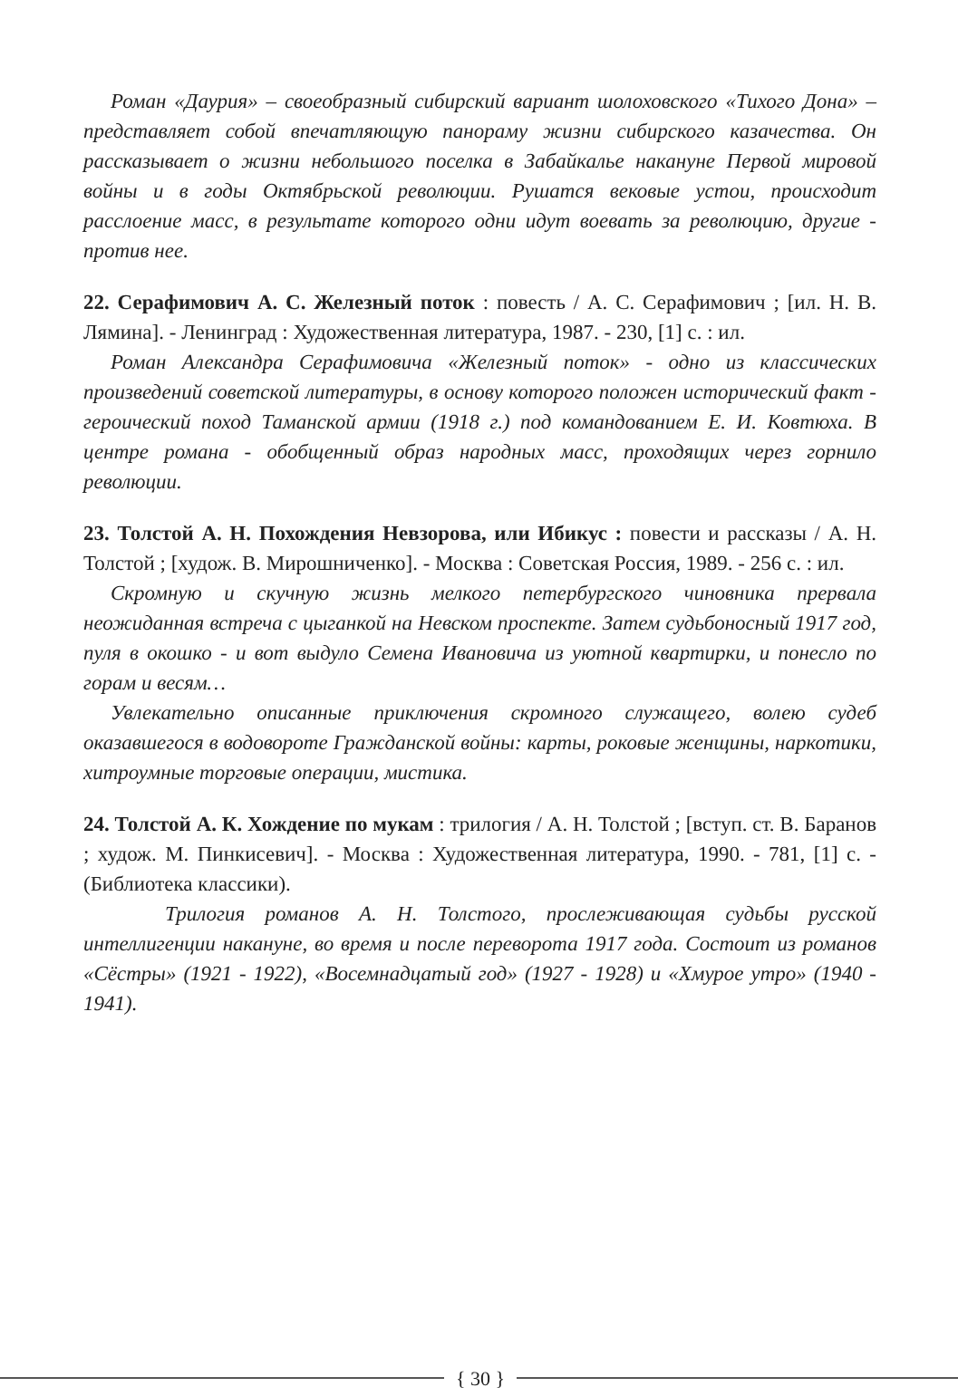Роман «Даурия» – своеобразный сибирский вариант шолоховского «Тихого Дона» – представляет собой впечатляющую панораму жизни сибирского казачества. Он рассказывает о жизни небольшого поселка в Забайкалье накануне Первой мировой войны и в годы Октябрьской революции. Рушатся вековые устои, происходит расслоение масс, в результате которого одни идут воевать за революцию, другие - против нее.
22. Серафимович А. С. Железный поток : повесть / А. С. Серафимович ; [ил. Н. В. Лямина]. - Ленинград : Художественная литература, 1987. - 230, [1] с. : ил.
Роман Александра Серафимовича «Железный поток» - одно из классических произведений советской литературы, в основу которого положен исторический факт - героический поход Таманской армии (1918 г.) под командованием Е. И. Ковтюха. В центре романа - обобщенный образ народных масс, проходящих через горнило революции.
23. Толстой А. Н. Похождения Невзорова, или Ибикус : повести и рассказы / А. Н. Толстой ; [худож. В. Мирошниченко]. - Москва : Советская Россия, 1989. - 256 с. : ил.
Скромную и скучную жизнь мелкого петербургского чиновника прервала неожиданная встреча с цыганкой на Невском проспекте. Затем судьбоносный 1917 год, пуля в окошко - и вот выдуло Семена Ивановича из уютной квартирки, и понесло по горам и весям…
Увлекательно описанные приключения скромного служащего, волею судеб оказавшегося в водовороте Гражданской войны: карты, роковые женщины, наркотики, хитроумные торговые операции, мистика.
24. Толстой А. К. Хождение по мукам : трилогия / А. Н. Толстой ; [вступ. ст. В. Баранов ; худож. М. Пинкисевич]. - Москва : Художественная литература, 1990. - 781, [1] с. - (Библиотека классики).
Трилогия романов А. Н. Толстого, прослеживающая судьбы русской интеллигенции накануне, во время и после переворота 1917 года. Состоит из романов «Сёстры» (1921 - 1922), «Восемнадцатый год» (1927 - 1928) и «Хмурое утро» (1940 - 1941).
{ 30 }